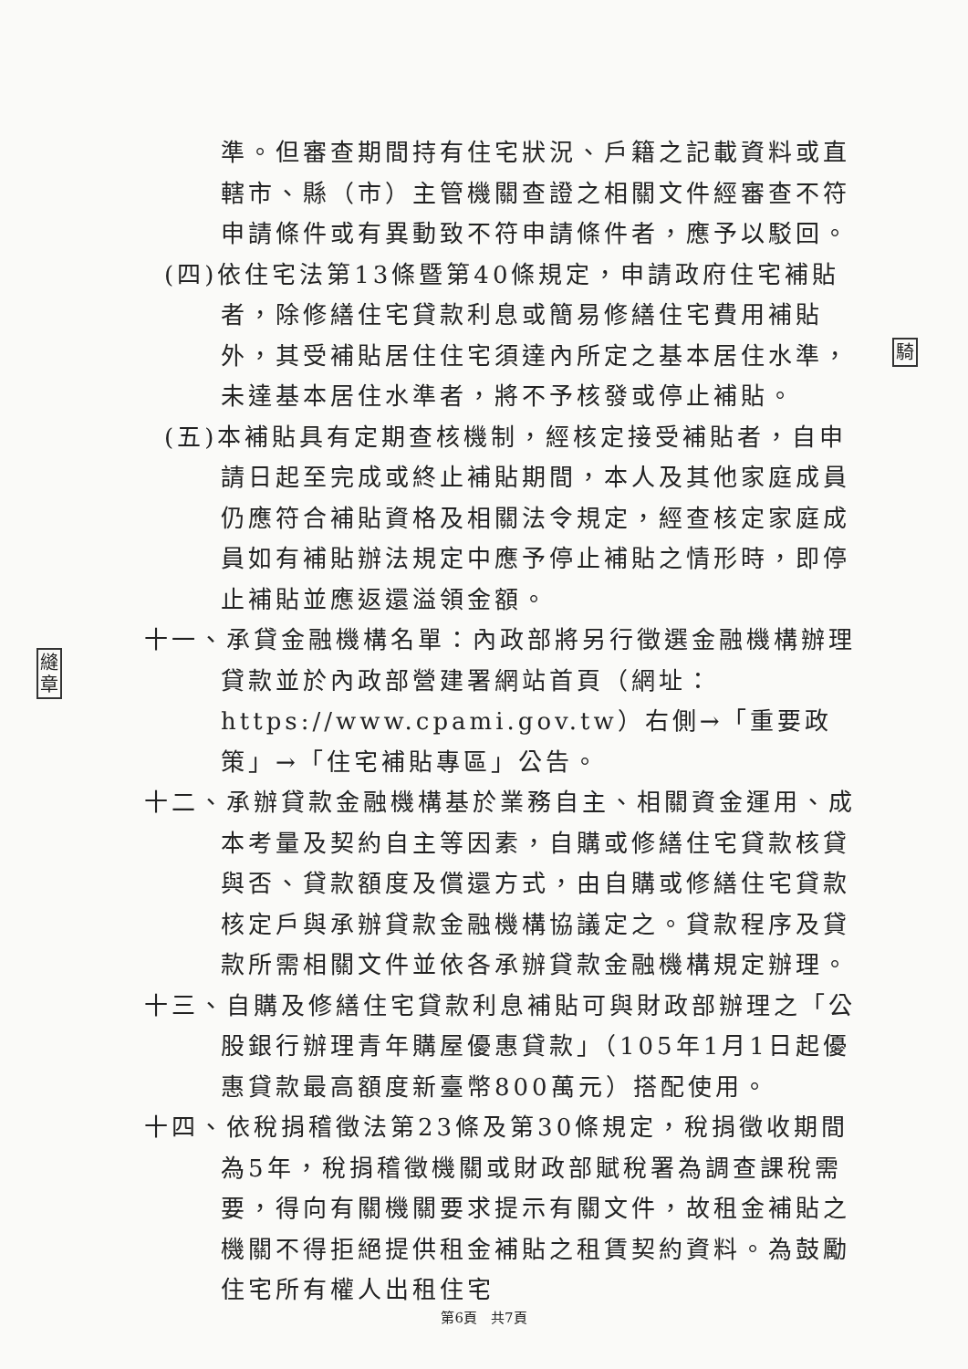準。但審查期間持有住宅狀況、戶籍之記載資料或直轄市、縣（市）主管機關查證之相關文件經審查不符申請條件或有異動致不符申請條件者，應予以駁回。
(四)依住宅法第13條暨第40條規定，申請政府住宅補貼者，除修繕住宅貸款利息或簡易修繕住宅費用補貼外，其受補貼居住住宅須達內所定之基本居住水準，未達基本居住水準者，將不予核發或停止補貼。
(五)本補貼具有定期查核機制，經核定接受補貼者，自申請日起至完成或終止補貼期間，本人及其他家庭成員仍應符合補貼資格及相關法令規定，經查核定家庭成員如有補貼辦法規定中應予停止補貼之情形時，即停止補貼並應返還溢領金額。
十一、承貸金融機構名單：內政部將另行徵選金融機構辦理貸款並於內政部營建署網站首頁（網址：https://www.cpami.gov.tw）右側→「重要政策」→「住宅補貼專區」公告。
十二、承辦貸款金融機構基於業務自主、相關資金運用、成本考量及契約自主等因素，自購或修繕住宅貸款核貸與否、貸款額度及償還方式，由自購或修繕住宅貸款核定戶與承辦貸款金融機構協議定之。貸款程序及貸款所需相關文件並依各承辦貸款金融機構規定辦理。
十三、自購及修繕住宅貸款利息補貼可與財政部辦理之「公股銀行辦理青年購屋優惠貸款」（105年1月1日起優惠貸款最高額度新臺幣800萬元）搭配使用。
十四、依稅捐稽徵法第23條及第30條規定，稅捐徵收期間為5年，稅捐稽徵機關或財政部賦稅署為調查課稅需要，得向有關機關要求提示有關文件，故租金補貼之機關不得拒絕提供租金補貼之租賃契約資料。為鼓勵住宅所有權人出租住宅
騎
縫
章
第6頁　共7頁